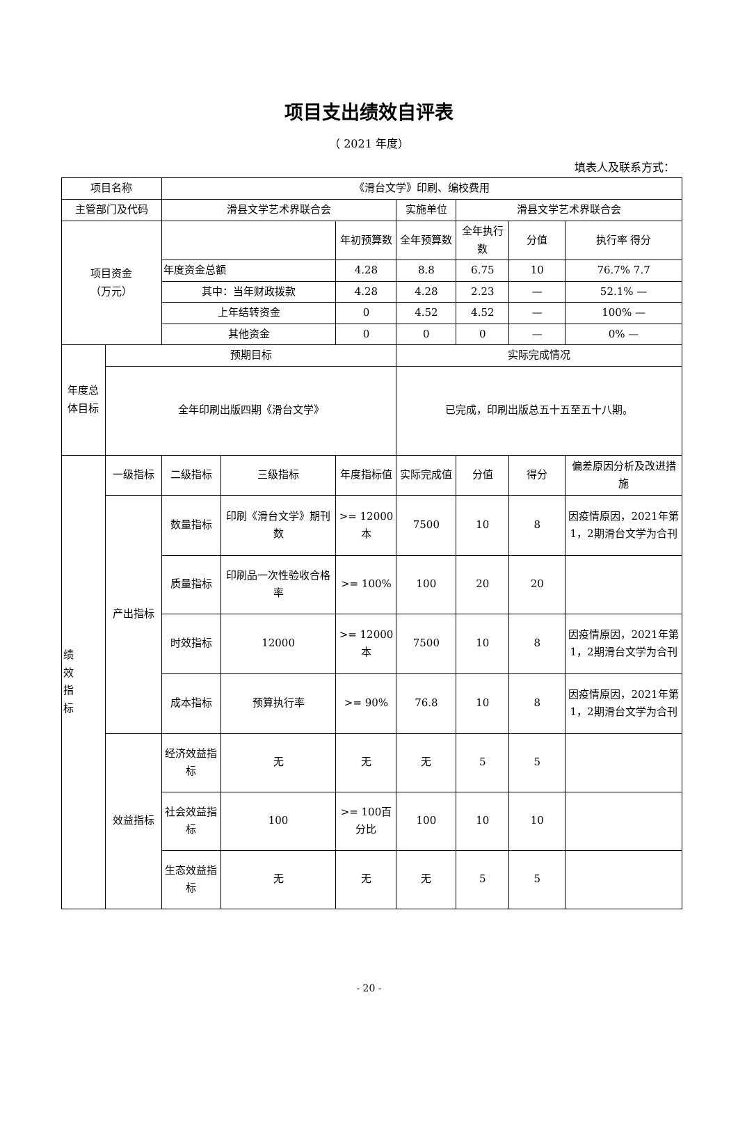项目支出绩效自评表
（ 2021 年度）
填表人及联系方式：
| 项目名称 | | 《滑台文学》印刷、编校费用 | | | | | | |
| 主管部门及代码 | | 滑县文学艺术界联合会 | | | 实施单位 | 滑县文学艺术界联合会 | | |
| 项目资金 （万元） | | | | 年初预算数 | 全年预算数 | 全年执行数 | 分值 | 执行率 得分 |
| | | 年度资金总额 | | 4.28 | 8.8 | 6.75 | 10 | 76.7% 7.7 |
| | | 其中：当年财政拨款 | | 4.28 | 4.28 | 2.23 | — | 52.1% — |
| | | 上年结转资金 | | 0 | 4.52 | 4.52 | — | 100% — |
| | | 其他资金 | | 0 | 0 | 0 | — | 0% — |
| 年度总体目标 | 预期目标 | | | | 实际完成情况 | | | |
| | 全年印刷出版四期《滑台文学》 | | | | 已完成，印刷出版总五十五至五十八期。 | | | |
| 绩 效 指 标 | 一级指标 | 二级指标 | 三级指标 | 年度指标值 | 实际完成值 | 分值 | 得分 | 偏差原因分析及改进措施 |
| | 产出指标 | 数量指标 | 印刷《滑台文学》期刊数 | >= 12000本 | 7500 | 10 | 8 | 因疫情原因，2021年第1，2期滑台文学为合刊 |
| | | 质量指标 | 印刷品一次性验收合格率 | >= 100% | 100 | 20 | 20 | |
| | | 时效指标 | 12000 | >= 12000本 | 7500 | 10 | 8 | 因疫情原因，2021年第1，2期滑台文学为合刊 |
| | | 成本指标 | 预算执行率 | >= 90% | 76.8 | 10 | 8 | 因疫情原因，2021年第1，2期滑台文学为合刊 |
| | 效益指标 | 经济效益指标 | 无 | 无 | 无 | 5 | 5 | |
| | | 社会效益指标 | 100 | >= 100百分比 | 100 | 10 | 10 | |
| | | 生态效益指标 | 无 | 无 | 无 | 5 | 5 | |
- 20 -